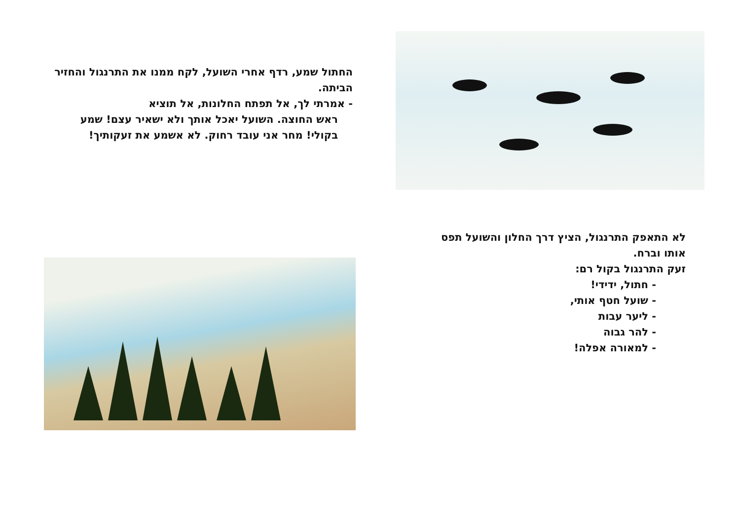החתול שמע, רדף אחרי השועל, לקח ממנו את התרנגול והחזיר הביתה.
- אמרתי לך, אל תפתח החלונות, אל תוציא
ראש החוצה. השועל יאכל אותך ולא ישאיר עצם! שמע בקולי! מחר אני עובד רחוק. לא אשמע את זעקותיך!
לא התאפק התרנגול, הציץ דרך החלון והשועל תפס אותו וברח.
זעק התרנגול בקול רם:
- חתול, ידידי!
- שועל חטף אותי,
- ליער עבות
- להר גבוה
- למאורה אפלה!